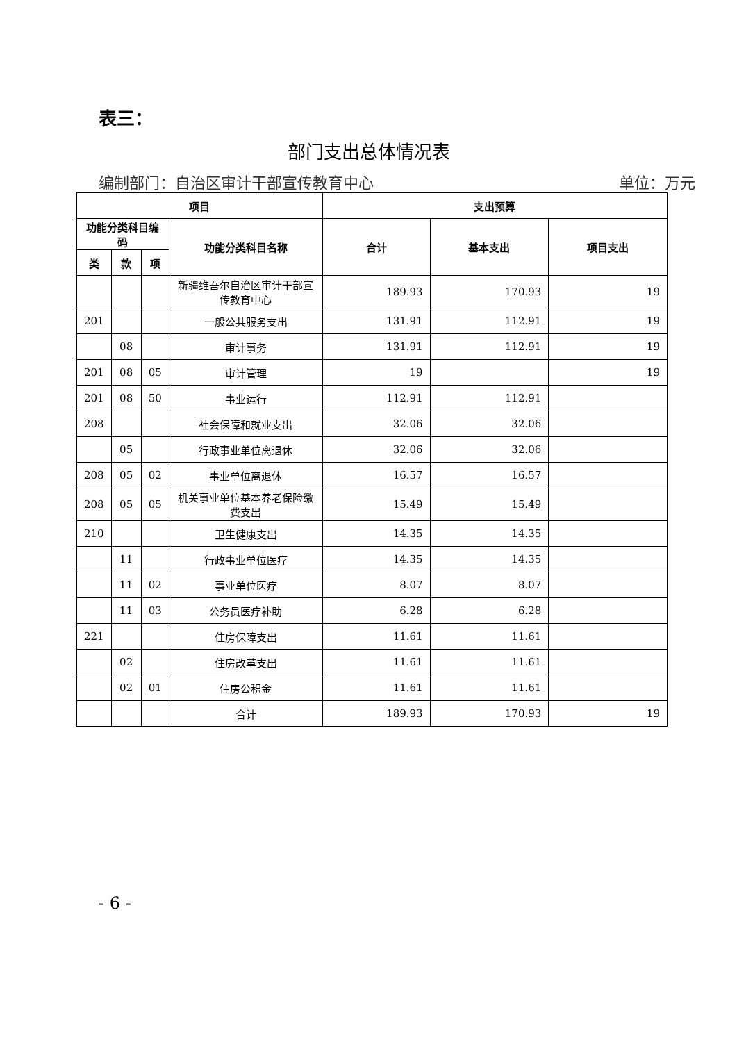表三：
部门支出总体情况表
编制部门：自治区审计干部宣传教育中心 单位：万元
| 项目 | | | | 支出预算 | | |
| --- | --- | --- | --- | --- | --- | --- |
| 功能分类科目编码 | | | 功能分类科目名称 | 合计 | 基本支出 | 项目支出 |
| 类 | 款 | 项 | | | | |
| | | | 新疆维吾尔自治区审计干部宣传教育中心 | 189.93 | 170.93 | 19 |
| 201 | | | 一般公共服务支出 | 131.91 | 112.91 | 19 |
| | 08 | | 审计事务 | 131.91 | 112.91 | 19 |
| 201 | 08 | 05 | 审计管理 | 19 | | 19 |
| 201 | 08 | 50 | 事业运行 | 112.91 | 112.91 | |
| 208 | | | 社会保障和就业支出 | 32.06 | 32.06 | |
| | 05 | | 行政事业单位离退休 | 32.06 | 32.06 | |
| 208 | 05 | 02 | 事业单位离退休 | 16.57 | 16.57 | |
| 208 | 05 | 05 | 机关事业单位基本养老保险缴费支出 | 15.49 | 15.49 | |
| 210 | | | 卫生健康支出 | 14.35 | 14.35 | |
| | 11 | | 行政事业单位医疗 | 14.35 | 14.35 | |
| | 11 | 02 | 事业单位医疗 | 8.07 | 8.07 | |
| | 11 | 03 | 公务员医疗补助 | 6.28 | 6.28 | |
| 221 | | | 住房保障支出 | 11.61 | 11.61 | |
| | 02 | | 住房改革支出 | 11.61 | 11.61 | |
| | 02 | 01 | 住房公积金 | 11.61 | 11.61 | |
| | | | 合计 | 189.93 | 170.93 | 19 |
- 6 -